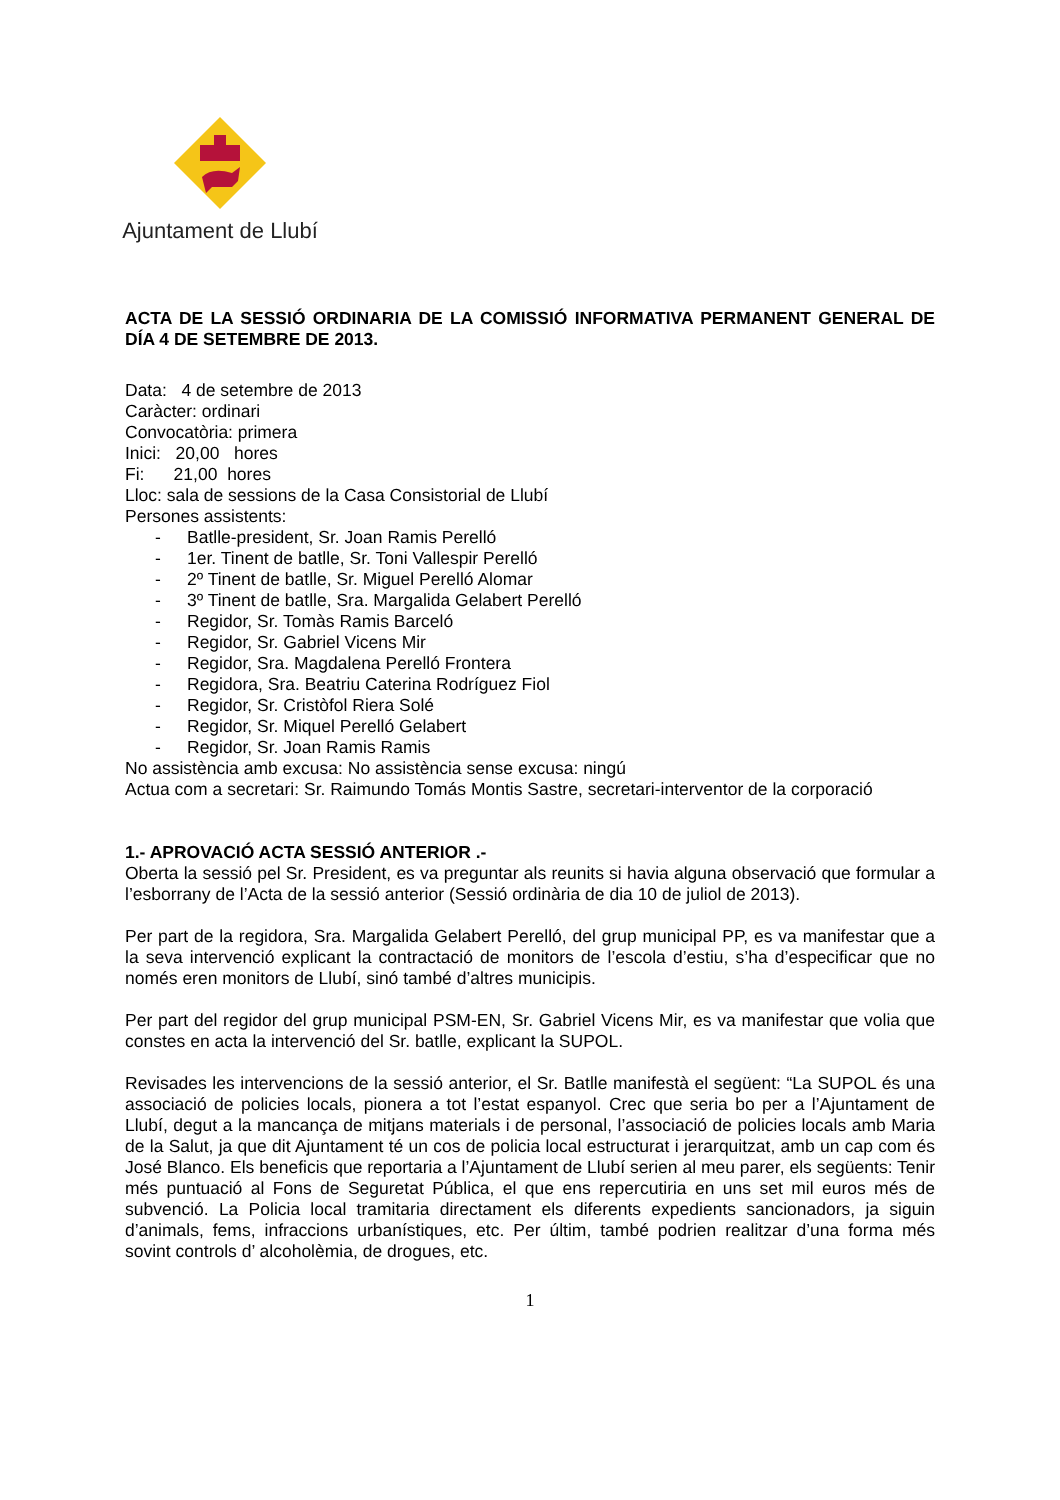Ajuntament de Llubí
ACTA DE LA SESSIÓ ORDINARIA DE LA COMISSIÓ INFORMATIVA PERMANENT GENERAL DE DÍA 4 DE SETEMBRE DE 2013.
Data: 4 de setembre de 2013
Caràcter: ordinari
Convocatòria: primera
Inici: 20,00 hores
Fi: 21,00 hores
Lloc: sala de sessions de la Casa Consistorial de Llubí
Persones assistents:
- Batlle-president, Sr. Joan Ramis Perelló
- 1er. Tinent de batlle, Sr. Toni Vallespir Perelló
- 2º Tinent de batlle, Sr. Miguel Perelló Alomar
- 3º Tinent de batlle, Sra. Margalida Gelabert Perelló
- Regidor, Sr. Tomàs Ramis Barceló
- Regidor, Sr. Gabriel Vicens Mir
- Regidor, Sra. Magdalena Perelló Frontera
- Regidora, Sra. Beatriu Caterina Rodríguez Fiol
- Regidor, Sr. Cristòfol Riera Solé
- Regidor, Sr. Miquel Perelló Gelabert
- Regidor, Sr. Joan Ramis Ramis
No assistència amb excusa: No assistència sense excusa: ningú
Actua com a secretari: Sr. Raimundo Tomás Montis Sastre, secretari-interventor de la corporació
1.- APROVACIÓ ACTA SESSIÓ ANTERIOR .-
Oberta la sessió pel Sr. President, es va preguntar als reunits si havia alguna observació que formular a l’esborrany de l’Acta de la sessió anterior (Sessió ordinària de dia 10 de juliol de 2013).
Per part de la regidora, Sra. Margalida Gelabert Perelló, del grup municipal PP, es va manifestar que a la seva intervenció explicant la contractació de monitors de l’escola d’estiu, s’ha d’especificar que no només eren monitors de Llubí, sinó també d’altres municipis.
Per part del regidor del grup municipal PSM-EN, Sr. Gabriel Vicens Mir, es va manifestar que volia que constes en acta la intervenció del Sr. batlle, explicant la SUPOL.
Revisades les intervencions de la sessió anterior, el Sr. Batlle manifestà el següent: “La SUPOL és una associació de policies locals, pionera a tot l’estat espanyol. Crec que seria bo per a l’Ajuntament de Llubí, degut a la mancança de mitjans materials i de personal, l’associació de policies locals amb Maria de la Salut, ja que dit Ajuntament té un cos de policia local estructurat i jerarquitzat, amb un cap com és José Blanco. Els beneficis que reportaria a l’Ajuntament de Llubí serien al meu parer, els següents: Tenir més puntuació al Fons de Seguretat Pública, el que ens repercutiria en uns set mil euros més de subvenció. La Policia local tramitaria directament els diferents expedients sancionadors, ja siguin d’animals, fems, infraccions urbanístiques, etc. Per últim, també podrien realitzar d’una forma més sovint controls d’ alcoholèmia, de drogues, etc.
1